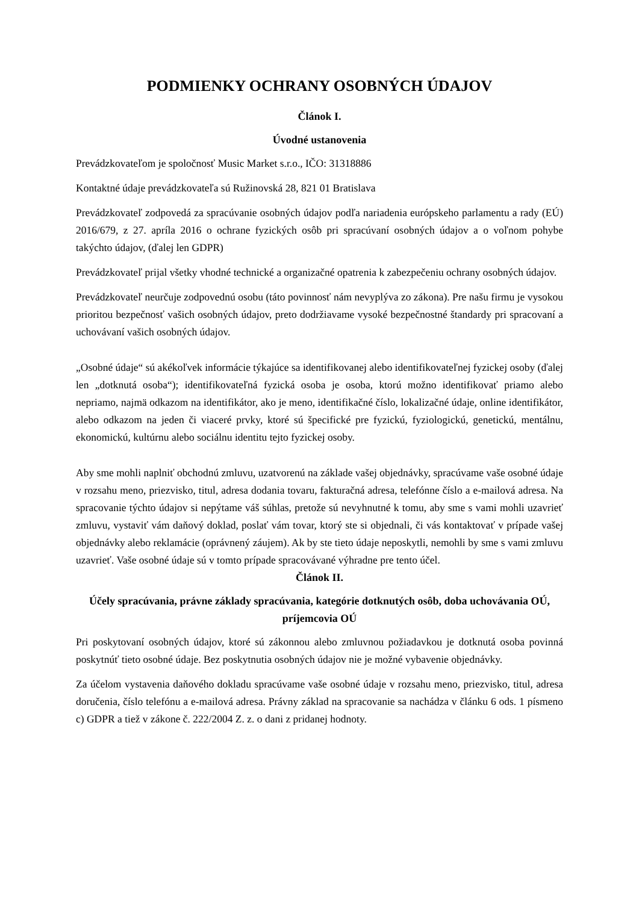PODMIENKY OCHRANY OSOBNÝCH ÚDAJOV
Článok I.
Úvodné ustanovenia
Prevádzkovateľom je spoločnosť Music Market s.r.o., IČO: 31318886
Kontaktné údaje prevádzkovateľa sú Ružinovská 28, 821 01 Bratislava
Prevádzkovateľ zodpovedá za spracúvanie osobných údajov podľa nariadenia európskeho parlamentu a rady (EÚ) 2016/679, z 27. apríla 2016 o ochrane fyzických osôb pri spracúvaní osobných údajov a o voľnom pohybe takýchto údajov, (ďalej len GDPR)
Prevádzkovateľ prijal všetky vhodné technické a organizačné opatrenia k zabezpečeniu ochrany osobných údajov.
Prevádzkovateľ neurčuje zodpovednú osobu (táto povinnosť nám nevyplýva zo zákona). Pre našu firmu je vysokou prioritou bezpečnosť vašich osobných údajov, preto dodržiavame vysoké bezpečnostné štandardy pri spracovaní a uchovávaní vašich osobných údajov.
„Osobné údaje“ sú akékoľvek informácie týkajúce sa identifikovanej alebo identifikovateľnej fyzickej osoby (ďalej len „dotknutá osoba“); identifikovateľná fyzická osoba je osoba, ktorú možno identifikovať priamo alebo nepriamo, najmä odkazom na identifikátor, ako je meno, identifikačné číslo, lokalizačné údaje, online identifikátor, alebo odkazom na jeden či viaceré prvky, ktoré sú špecifické pre fyzickú, fyziologickú, genetickú, mentálnu, ekonomickú, kultúrnu alebo sociálnu identitu tejto fyzickej osoby.
Aby sme mohli naplniť obchodnú zmluvu, uzatvorenú na základe vašej objednávky, spracúvame vaše osobné údaje v rozsahu meno, priezvisko, titul, adresa dodania tovaru, fakturačná adresa, telefónne číslo a e-mailová adresa. Na spracovanie týchto údajov si nepýtame váš súhlas, pretože sú nevyhnutné k tomu, aby sme s vami mohli uzavrieť zmluvu, vystaviť vám daňový doklad, poslať vám tovar, ktorý ste si objednali, či vás kontaktovať v prípade vašej objednávky alebo reklamácie (oprávnený záujem). Ak by ste tieto údaje neposkytli, nemohli by sme s vami zmluvu uzavrieť. Vaše osobné údaje sú v tomto prípade spracovávané výhradne pre tento účel.
Článok II.
Účely spracúvania, právne základy spracúvania, kategórie dotknutých osôb, doba uchovávania OÚ, príjemcovia OÚ
Pri poskytovaní osobných údajov, ktoré sú zákonnou alebo zmluvnou požiadavkou je dotknutá osoba povinná poskytnúť tieto osobné údaje. Bez poskytnutia osobných údajov nie je možné vybavenie objednávky.
Za účelom vystavenia daňového dokladu spracúvame vaše osobné údaje v rozsahu meno, priezvisko, titul, adresa doručenia, číslo telefónu a e-mailová adresa. Právny základ na spracovanie sa nachádza v článku 6 ods. 1 písmeno c) GDPR a tiež v zákone č. 222/2004 Z. z. o dani z pridanej hodnoty.